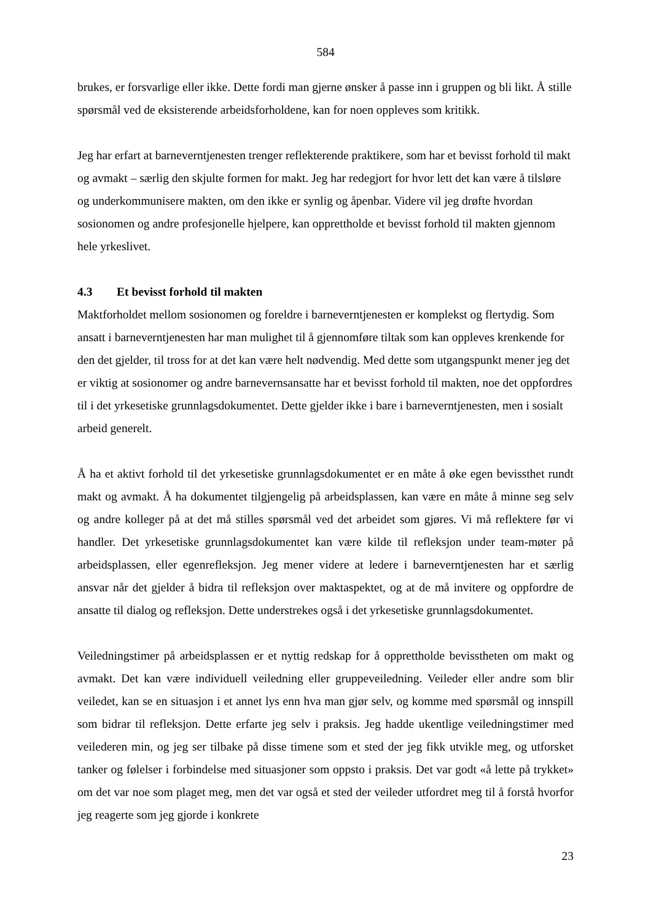584
brukes, er forsvarlige eller ikke. Dette fordi man gjerne ønsker å passe inn i gruppen og bli likt. Å stille spørsmål ved de eksisterende arbeidsforholdene, kan for noen oppleves som kritikk.
Jeg har erfart at barneverntjenesten trenger reflekterende praktikere, som har et bevisst forhold til makt og avmakt – særlig den skjulte formen for makt. Jeg har redegjort for hvor lett det kan være å tilsløre og underkommunisere makten, om den ikke er synlig og åpenbar. Videre vil jeg drøfte hvordan sosionomen og andre profesjonelle hjelpere, kan opprettholde et bevisst forhold til makten gjennom hele yrkeslivet.
4.3 Et bevisst forhold til makten
Maktforholdet mellom sosionomen og foreldre i barneverntjenesten er komplekst og flertydig. Som ansatt i barneverntjenesten har man mulighet til å gjennomføre tiltak som kan oppleves krenkende for den det gjelder, til tross for at det kan være helt nødvendig. Med dette som utgangspunkt mener jeg det er viktig at sosionomer og andre barnevernsansatte har et bevisst forhold til makten, noe det oppfordres til i det yrkesetiske grunnlagsdokumentet. Dette gjelder ikke i bare i barneverntjenesten, men i sosialt arbeid generelt.
Å ha et aktivt forhold til det yrkesetiske grunnlagsdokumentet er en måte å øke egen bevissthet rundt makt og avmakt. Å ha dokumentet tilgjengelig på arbeidsplassen, kan være en måte å minne seg selv og andre kolleger på at det må stilles spørsmål ved det arbeidet som gjøres. Vi må reflektere før vi handler. Det yrkesetiske grunnlagsdokumentet kan være kilde til refleksjon under team-møter på arbeidsplassen, eller egenrefleksjon. Jeg mener videre at ledere i barneverntjenesten har et særlig ansvar når det gjelder å bidra til refleksjon over maktaspektet, og at de må invitere og oppfordre de ansatte til dialog og refleksjon. Dette understrekes også i det yrkesetiske grunnlagsdokumentet.
Veiledningstimer på arbeidsplassen er et nyttig redskap for å opprettholde bevisstheten om makt og avmakt. Det kan være individuell veiledning eller gruppeveiledning. Veileder eller andre som blir veiledet, kan se en situasjon i et annet lys enn hva man gjør selv, og komme med spørsmål og innspill som bidrar til refleksjon. Dette erfarte jeg selv i praksis. Jeg hadde ukentlige veiledningstimer med veilederen min, og jeg ser tilbake på disse timene som et sted der jeg fikk utvikle meg, og utforsket tanker og følelser i forbindelse med situasjoner som oppsto i praksis. Det var godt «å lette på trykket» om det var noe som plaget meg, men det var også et sted der veileder utfordret meg til å forstå hvorfor jeg reagerte som jeg gjorde i konkrete
23